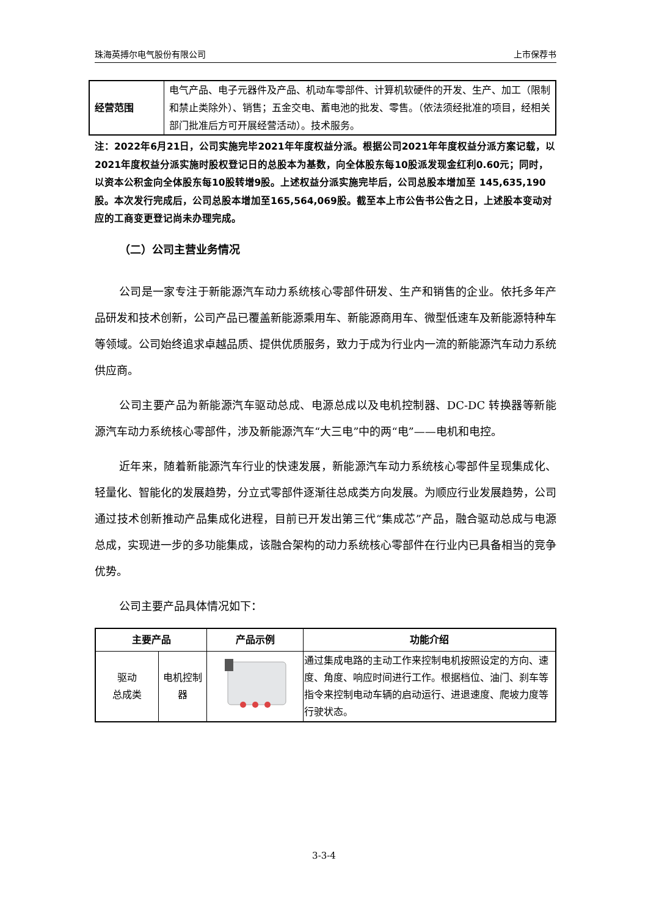珠海英搏尔电气股份有限公司 上市保荐书
| 经营范围 | 电气产品、电子元器件及产品、机动车零部件、计算机软硬件的开发、生产、加工（限制和禁止类除外）、销售；五金交电、蓄电池的批发、零售。（依法须经批准的项目，经相关部门批准后方可开展经营活动）。技术服务。 |
注：2022年6月21日，公司实施完毕2021年年度权益分派。根据公司2021年年度权益分派方案记载，以2021年度权益分派实施时股权登记日的总股本为基数，向全体股东每10股派发现金红利0.60元；同时，以资本公积金向全体股东每10股转增9股。上述权益分派实施完毕后，公司总股本增加至 145,635,190 股。本次发行完成后，公司总股本增加至165,564,069股。截至本上市公告书公告之日，上述股本变动对应的工商变更登记尚未办理完成。
（二）公司主营业务情况
公司是一家专注于新能源汽车动力系统核心零部件研发、生产和销售的企业。依托多年产品研发和技术创新，公司产品已覆盖新能源乘用车、新能源商用车、微型低速车及新能源特种车等领域。公司始终追求卓越品质、提供优质服务，致力于成为行业内一流的新能源汽车动力系统供应商。
公司主要产品为新能源汽车驱动总成、电源总成以及电机控制器、DC-DC 转换器等新能源汽车动力系统核心零部件，涉及新能源汽车“大三电”中的两“电”——电机和电控。
近年来，随着新能源汽车行业的快速发展，新能源汽车动力系统核心零部件呈现集成化、轻量化、智能化的发展趋势，分立式零部件逐渐往总成类方向发展。为顺应行业发展趋势，公司通过技术创新推动产品集成化进程，目前已开发出第三代“集成芯”产品，融合驱动总成与电源总成，实现进一步的多功能集成，该融合架构的动力系统核心零部件在行业内已具备相当的竞争优势。
公司主要产品具体情况如下：
| 主要产品 | | 产品示例 | 功能介绍 |
| --- | --- | --- | --- |
| 驱动 总成类 | 电机控制器 | | 通过集成电路的主动工作来控制电机按照设定的方向、速度、角度、响应时间进行工作。根据档位、油门、刹车等指令来控制电动车辆的启动运行、进退速度、爬坡力度等行驶状态。 |
3-3-4